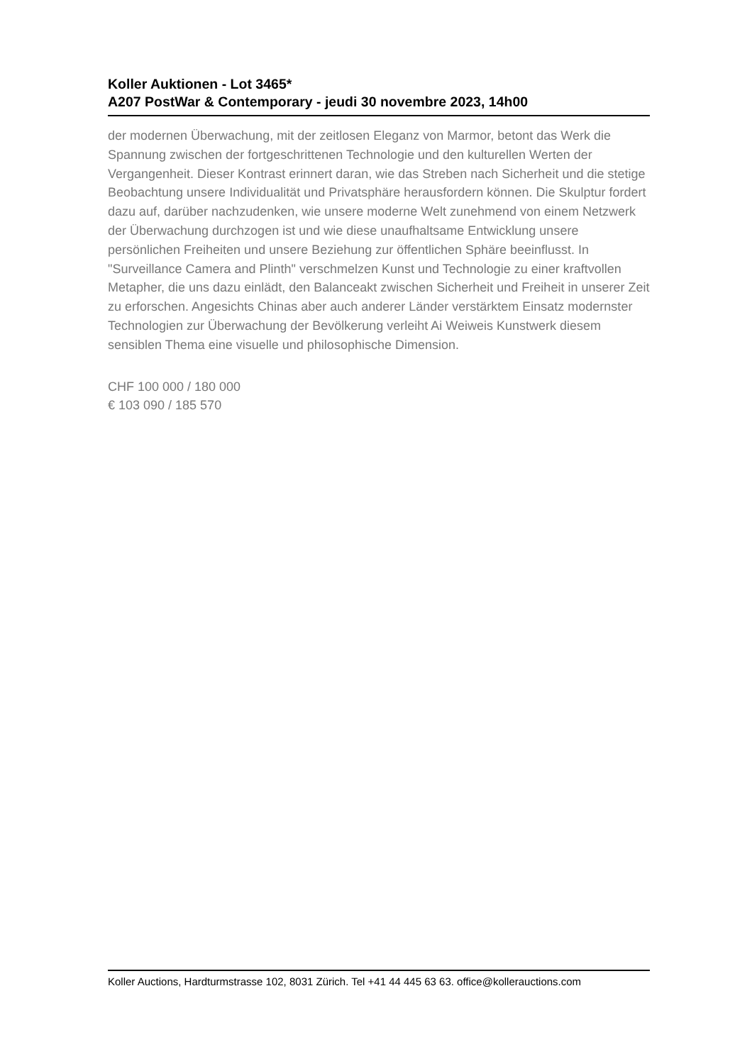Koller Auktionen - Lot 3465*
A207 PostWar & Contemporary - jeudi 30 novembre 2023, 14h00
der modernen Überwachung, mit der zeitlosen Eleganz von Marmor, betont das Werk die Spannung zwischen der fortgeschrittenen Technologie und den kulturellen Werten der Vergangenheit. Dieser Kontrast erinnert daran, wie das Streben nach Sicherheit und die stetige Beobachtung unsere Individualität und Privatsphäre herausfordern können. Die Skulptur fordert dazu auf, darüber nachzudenken, wie unsere moderne Welt zunehmend von einem Netzwerk der Überwachung durchzogen ist und wie diese unaufhaltsame Entwicklung unsere persönlichen Freiheiten und unsere Beziehung zur öffentlichen Sphäre beeinflusst. In "Surveillance Camera and Plinth" verschmelzen Kunst und Technologie zu einer kraftvollen Metapher, die uns dazu einlädt, den Balanceakt zwischen Sicherheit und Freiheit in unserer Zeit zu erforschen. Angesichts Chinas aber auch anderer Länder verstärktem Einsatz modernster Technologien zur Überwachung der Bevölkerung verleiht Ai Weiweis Kunstwerk diesem sensiblen Thema eine visuelle und philosophische Dimension.
CHF 100 000 / 180 000
€ 103 090 / 185 570
Koller Auctions, Hardturmstrasse 102, 8031 Zürich. Tel +41 44 445 63 63. office@kollerauctions.com